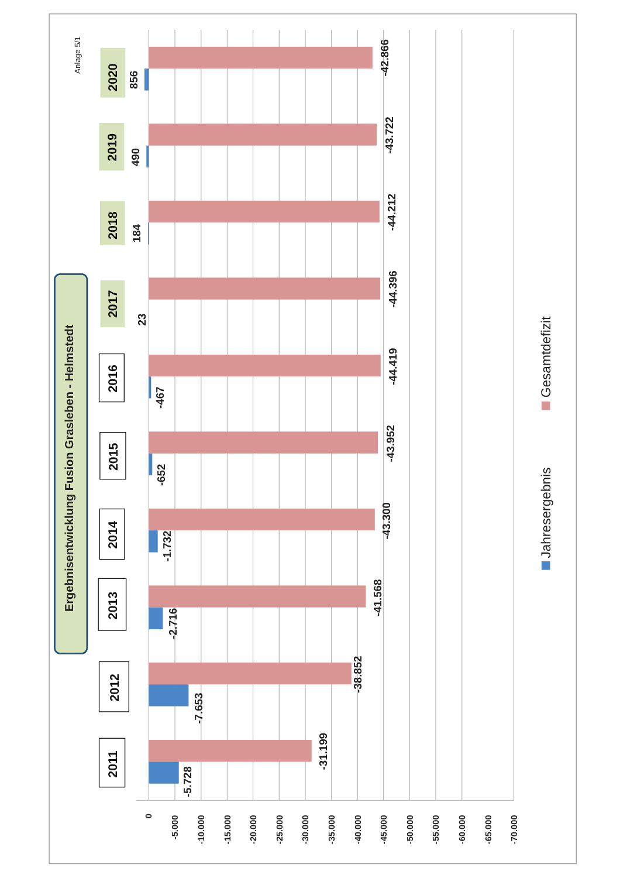Anlage 5/1
Ergebnisentwicklung Fusion Grasleben - Helmstedt
2020
856
-42.866
2019
490
-43.722
2018
184
-44.212
2017
23
-44.396
2016
-467
-44.419
2015
-652
-43.952
2014
-1.732
-43.300
2013
-2.716
-41.568
2012
-7.653
-38.852
2011
-5.728
-31.199
0
-5.000
-10.000
-15.000
-20.000
-25.000
-30.000
-35.000
-40.000
-45.000
-50.000
-55.000
-60.000
-65.000
-70.000
Jahresergebnis
Gesamtdefizit